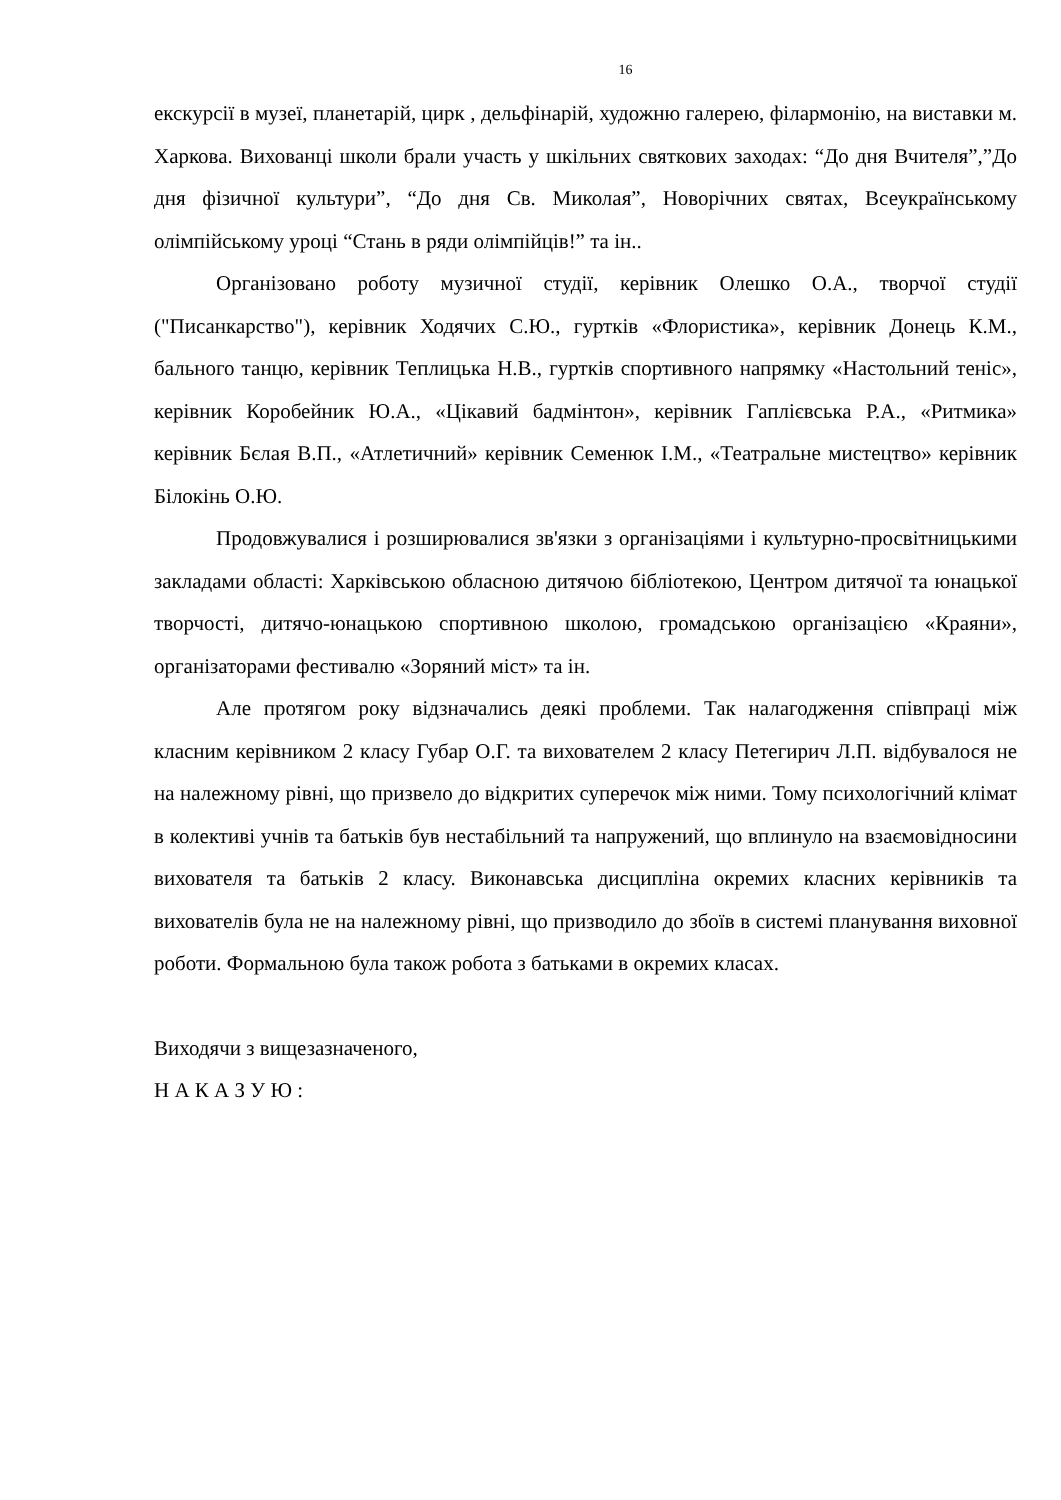16
екскурсії в музеї, планетарій, цирк , дельфінарій, художню галерею, філармонію, на виставки м. Харкова. Вихованці школи брали участь у шкільних святкових заходах: “До дня Вчителя”,”До дня фізичної культури”, “До дня Св. Миколая”, Новорічних святах, Всеукраїнському олімпійському уроці “Стань в ряди олімпійців!” та ін..
Організовано роботу музичної студії, керівник Олешко О.А., творчої студії ("Писанкарство"), керівник Ходячих С.Ю., гуртків «Флористика», керівник Донець К.М., бального танцю, керівник Теплицька Н.В., гуртків спортивного напрямку «Настольний теніс», керівник Коробейник Ю.А., «Цікавий бадмінтон», керівник Гаплієвська Р.А., «Ритмика» керівник Бєлая В.П., «Атлетичний» керівник Семенюк І.М., «Театральне мистецтво» керівник Білокінь О.Ю.
Продовжувалися і розширювалися зв'язки з організаціями і культурно-просвітницькими закладами області: Харківською обласною дитячою бібліотекою, Центром дитячої та юнацької творчості, дитячо-юнацькою спортивною школою, громадською організацією «Краяни», організаторами фестивалю «Зоряний міст» та ін.
Але протягом року відзначались деякі проблеми. Так налагодження співпраці між класним керівником 2 класу Губар О.Г. та вихователем 2 класу Петегирич Л.П. відбувалося не на належному рівні, що призвело до відкритих суперечок між ними. Тому психологічний клімат в колективі учнів та батьків був нестабільний та напружений, що вплинуло на взаємовідносини вихователя та батьків 2 класу. Виконавська дисципліна окремих класних керівників та вихователів була не на належному рівні, що призводило до збоїв в системі планування виховної роботи. Формальною була також робота з батьками в окремих класах.
Виходячи з вищезазначеного,
Н А К А З У Ю :